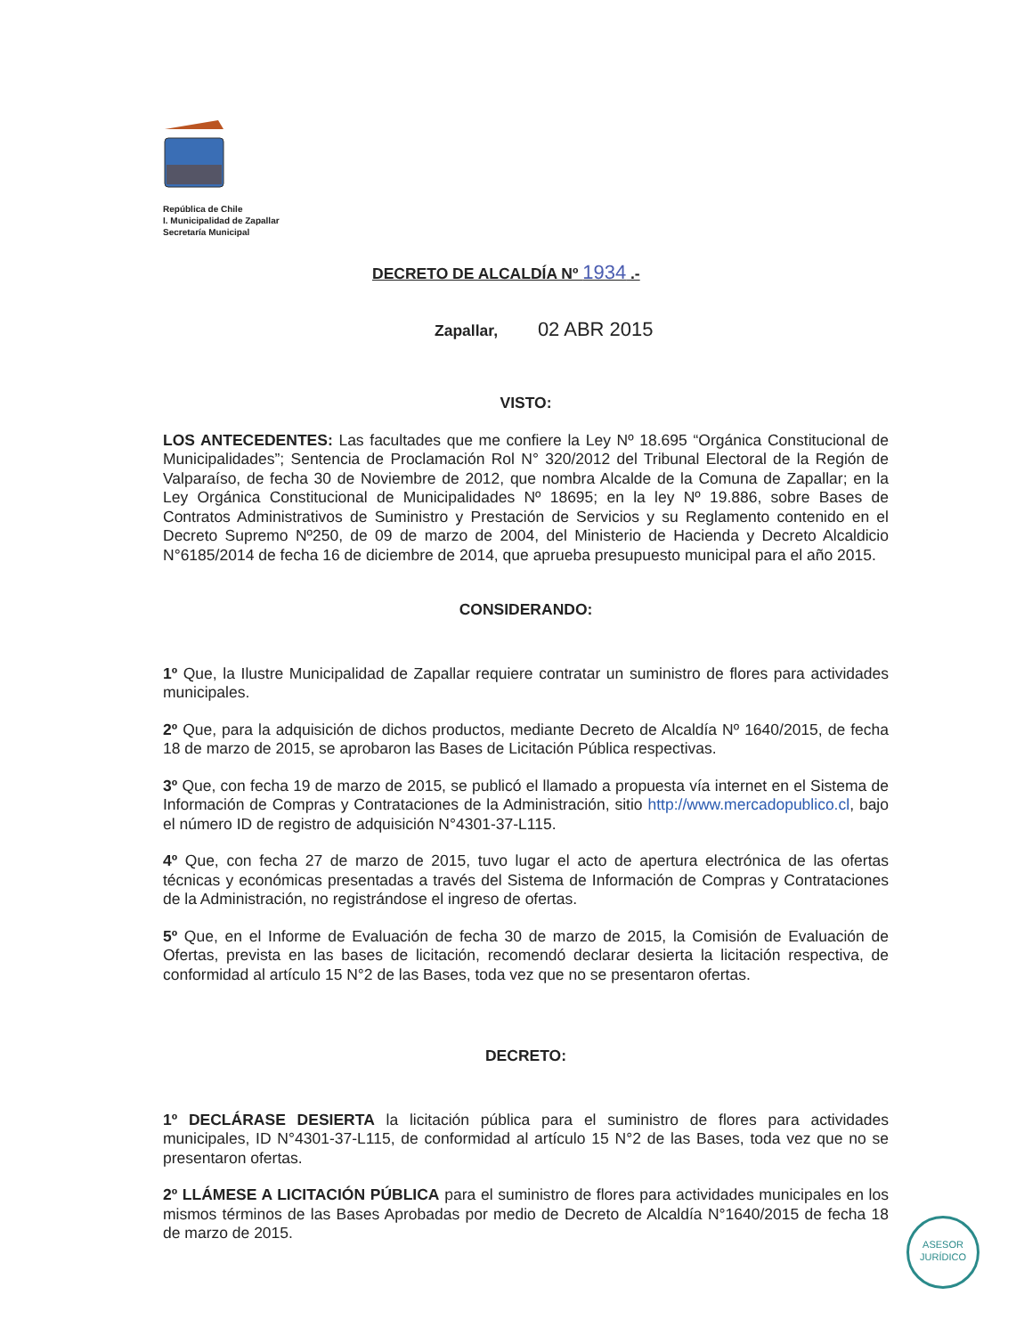República de Chile
I. Municipalidad de Zapallar
Secretaría Municipal
DECRETO DE ALCALDÍA Nº 1934 .-
Zapallar, 02 ABR 2015
VISTO:
LOS ANTECEDENTES: Las facultades que me confiere la Ley Nº 18.695 “Orgánica Constitucional de Municipalidades”; Sentencia de Proclamación Rol N° 320/2012 del Tribunal Electoral de la Región de Valparaíso, de fecha 30 de Noviembre de 2012, que nombra Alcalde de la Comuna de Zapallar; en la Ley Orgánica Constitucional de Municipalidades Nº 18695; en la ley Nº 19.886, sobre Bases de Contratos Administrativos de Suministro y Prestación de Servicios y su Reglamento contenido en el Decreto Supremo Nº250, de 09 de marzo de 2004, del Ministerio de Hacienda y Decreto Alcaldicio N°6185/2014 de fecha 16 de diciembre de 2014, que aprueba presupuesto municipal para el año 2015.
CONSIDERANDO:
1º Que, la Ilustre Municipalidad de Zapallar requiere contratar un suministro de flores para actividades municipales.
2º Que, para la adquisición de dichos productos, mediante Decreto de Alcaldía Nº 1640/2015, de fecha 18 de marzo de 2015, se aprobaron las Bases de Licitación Pública respectivas.
3º Que, con fecha 19 de marzo de 2015, se publicó el llamado a propuesta vía internet en el Sistema de Información de Compras y Contrataciones de la Administración, sitio http://www.mercadopublico.cl, bajo el número ID de registro de adquisición N°4301-37-L115.
4º Que, con fecha 27 de marzo de 2015, tuvo lugar el acto de apertura electrónica de las ofertas técnicas y económicas presentadas a través del Sistema de Información de Compras y Contrataciones de la Administración, no registrándose el ingreso de ofertas.
5º Que, en el Informe de Evaluación de fecha 30 de marzo de 2015, la Comisión de Evaluación de Ofertas, prevista en las bases de licitación, recomendó declarar desierta la licitación respectiva, de conformidad al artículo 15 N°2 de las Bases, toda vez que no se presentaron ofertas.
DECRETO:
1º DECLÁRASE DESIERTA la licitación pública para el suministro de flores para actividades municipales, ID N°4301-37-L115, de conformidad al artículo 15 N°2 de las Bases, toda vez que no se presentaron ofertas.
2º LLÁMESE A LICITACIÓN PÚBLICA para el suministro de flores para actividades municipales en los mismos términos de las Bases Aprobadas por medio de Decreto de Alcaldía N°1640/2015 de fecha 18 de marzo de 2015.
ASESOR
JURÍDICO